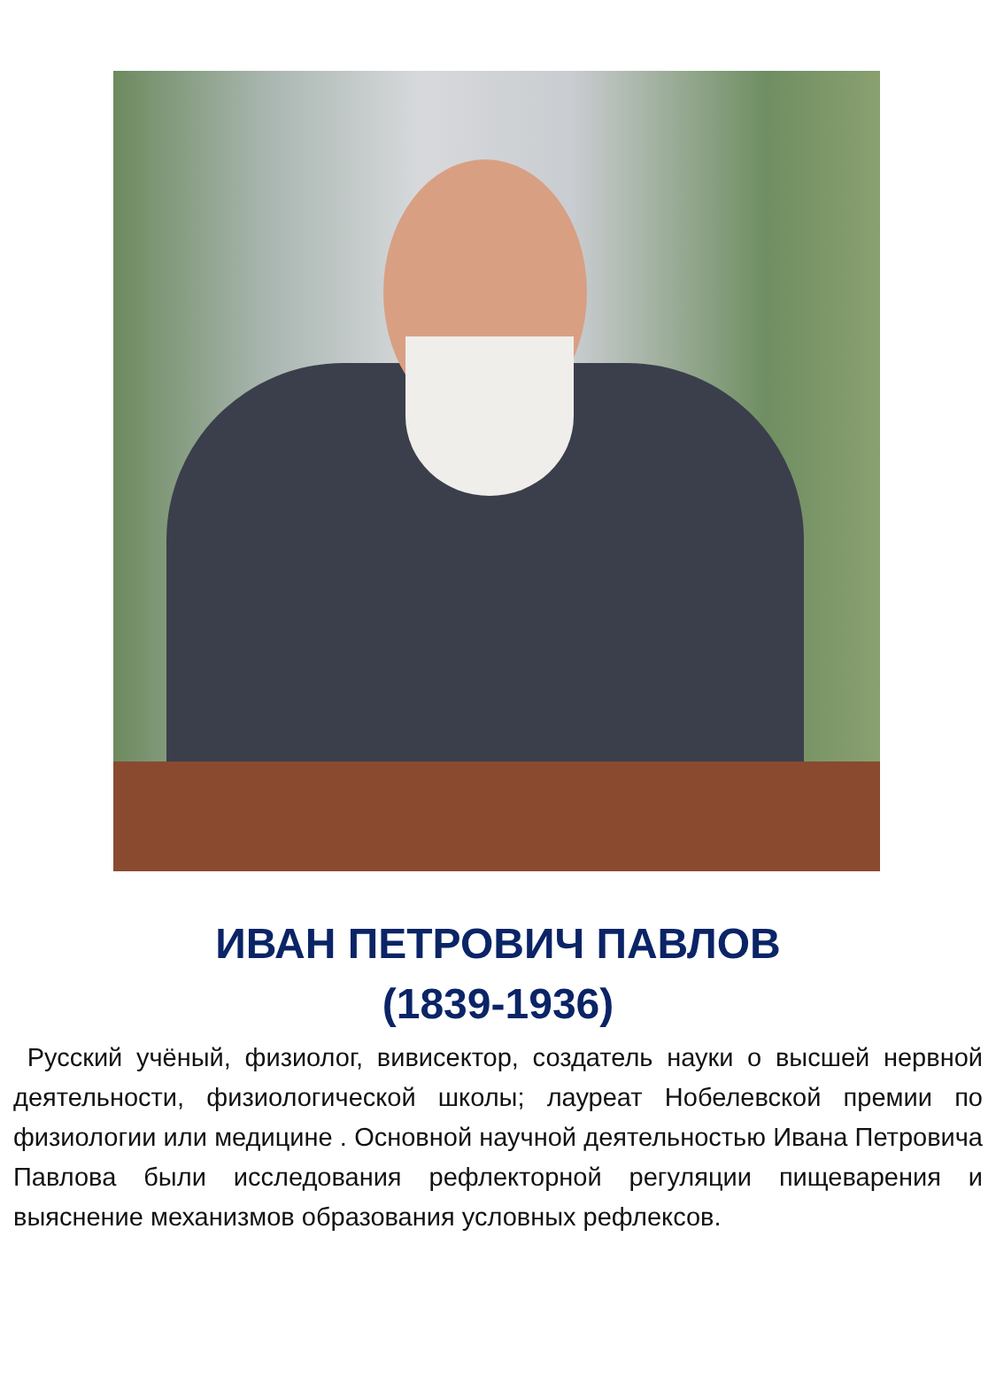ИВАН ПЕТРОВИЧ ПАВЛОВ
(1839-1936)
Русский учёный, физиолог, вивисектор, создатель науки о высшей нервной деятельности, физиологической школы; лауреат Нобелевской премии по физиологии или медицине . Основной научной деятельностью Ивана Петровича Павлова были исследования рефлекторной регуляции пищеварения и выяснение механизмов образования условных рефлексов.